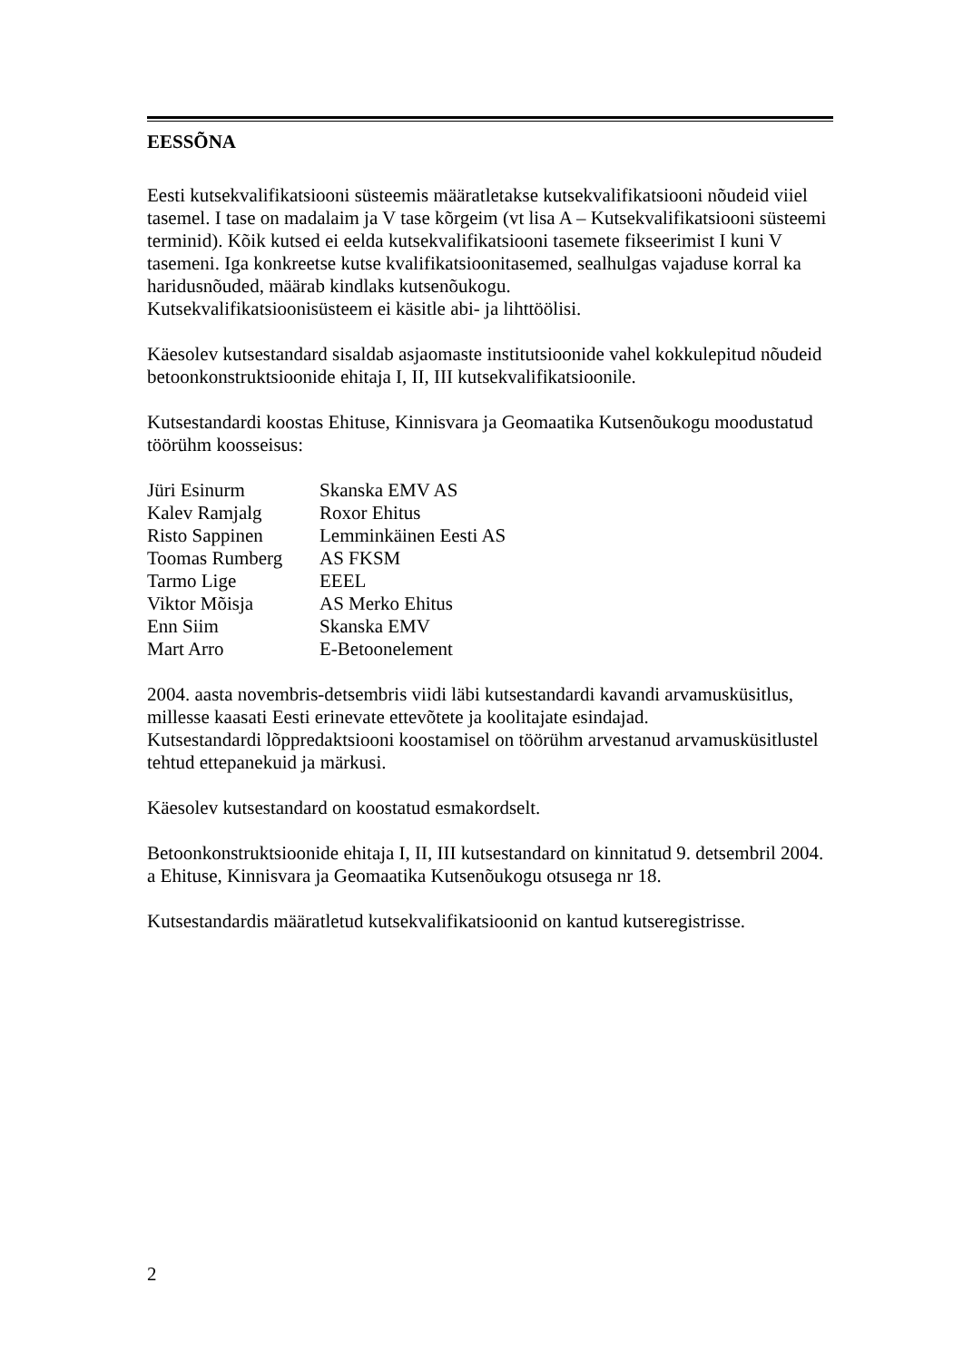EESSÕNA
Eesti kutsekvalifikatsiooni süsteemis määratletakse kutsekvalifikatsiooni nõudeid viiel tasemel. I tase on madalaim ja V tase kõrgeim (vt lisa A – Kutsekvalifikatsiooni süsteemi terminid). Kõik kutsed ei eelda kutsekvalifikatsiooni tasemete fikseerimist I kuni V tasemeni. Iga konkreetse kutse kvalifikatsioonitasemed, sealhulgas vajaduse korral ka haridusnõuded, määrab kindlaks kutsenõukogu.
Kutsekvalifikatsioonisüsteem ei käsitle abi- ja lihttöölisi.
Käesolev kutsestandard sisaldab asjaomaste institutsioonide vahel kokkulepitud nõudeid betoonkonstruktsioonide ehitaja I, II, III kutsekvalifikatsioonile.
Kutsestandardi koostas Ehituse, Kinnisvara ja Geomaatika Kutsenõukogu moodustatud töörühm koosseisus:
| Jüri Esinurm | Skanska EMV AS |
| Kalev Ramjalg | Roxor Ehitus |
| Risto Sappinen | Lemminkäinen Eesti AS |
| Toomas Rumberg | AS FKSM |
| Tarmo Lige | EEEL |
| Viktor Mõisja | AS Merko Ehitus |
| Enn Siim | Skanska EMV |
| Mart Arro | E-Betoonelement |
2004. aasta novembris-detsembris viidi läbi kutsestandardi kavandi arvamusküsitlus, millesse kaasati Eesti erinevate ettevõtete ja koolitajate esindajad.
Kutsestandardi lõppredaktsiooni koostamisel on töörühm arvestanud arvamusküsitlustel tehtud ettepanekuid ja märkusi.
Käesolev kutsestandard on koostatud esmakordselt.
Betoonkonstruktsioonide ehitaja I, II, III kutsestandard on kinnitatud 9. detsembril 2004. a Ehituse, Kinnisvara ja Geomaatika Kutsenõukogu otsusega nr 18.
Kutsestandardis määratletud kutsekvalifikatsioonid on kantud kutseregistrisse.
2